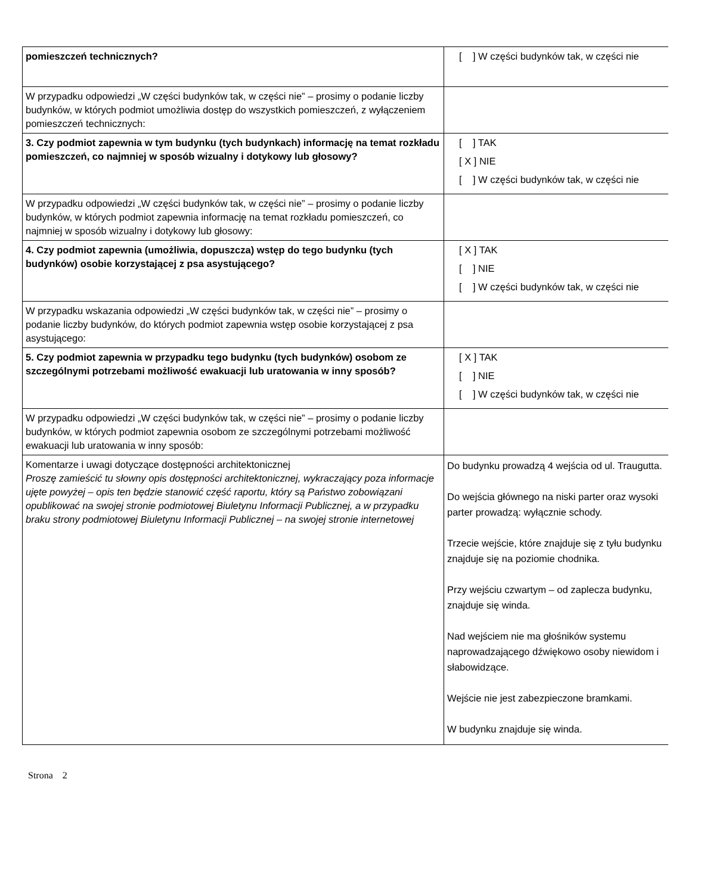| pomieszczeń technicznych? | [ ] W części budynków tak, w części nie |
| W przypadku odpowiedzi „W części budynków tak, w części nie” – prosimy o podanie liczby budynków, w których podmiot umożliwia dostęp do wszystkich pomieszczeń, z wyłączeniem pomieszczeń technicznych: | |
| 3. Czy podmiot zapewnia w tym budynku (tych budynkach) informację na temat rozkładu pomieszczeń, co najmniej w sposób wizualny i dotykowy lub głosowy? | [ ] TAK [ X ] NIE [ ] W części budynków tak, w części nie |
| W przypadku odpowiedzi „W części budynków tak, w części nie” – prosimy o podanie liczby budynków, w których podmiot zapewnia informację na temat rozkładu pomieszczeń, co najmniej w sposób wizualny i dotykowy lub głosowy: | |
| 4. Czy podmiot zapewnia (umożliwia, dopuszcza) wstęp do tego budynku (tych budynków) osobie korzystającej z psa asystującego? | [ X ] TAK [ ] NIE [ ] W części budynków tak, w części nie |
| W przypadku wskazania odpowiedzi „W części budynków tak, w części nie” – prosimy o podanie liczby budynków, do których podmiot zapewnia wstęp osobie korzystającej z psa asystującego: | |
| 5. Czy podmiot zapewnia w przypadku tego budynku (tych budynków) osobom ze szczególnymi potrzebami możliwość ewakuacji lub uratowania w inny sposób? | [ X ] TAK [ ] NIE [ ] W części budynków tak, w części nie |
| W przypadku odpowiedzi „W części budynków tak, w części nie” – prosimy o podanie liczby budynków, w których podmiot zapewnia osobom ze szczególnymi potrzebami możliwość ewakuacji lub uratowania w inny sposób: | |
| Komentarze i uwagi dotyczące dostępności architektonicznej Proszę zamieścić tu słowny opis dostępności architektonicznej, wykraczający poza informacje ujęte powyżej – opis ten będzie stanowić część raportu, który są Państwo zobowiązani opublikować na swojej stronie podmiotowej Biuletynu Informacji Publicznej, a w przypadku braku strony podmiotowej Biuletynu Informacji Publicznej – na swojej stronie internetowej | Do budynku prowadzą 4 wejścia od ul. Traugutta. Do wejścia głównego na niski parter oraz wysoki parter prowadzą: wyłącznie schody. Trzecie wejście, które znajduje się z tyłu budynku znajduje się na poziomie chodnika. Przy wejściu czwartym – od zaplecza budynku, znajduje się winda. Nad wejściem nie ma głośników systemu naprowadzającego dźwiękowo osoby niewidom i słabowidzące. Wejście nie jest zabezpieczone bramkami. W budynku znajduje się winda. |
Strona 2